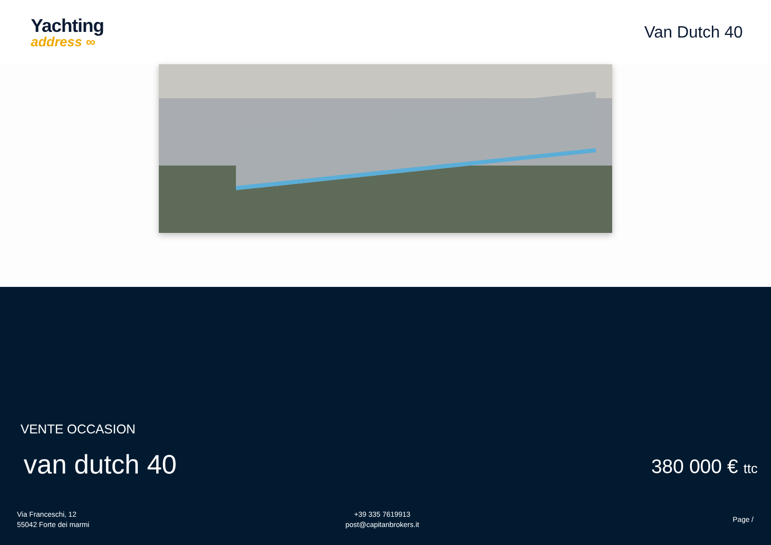Yachting
address ∞
Van Dutch 40
VENTE OCCASION
van dutch 40 380 000 € ttc
Via Franceschi, 12
55042 Forte dei marmi
+39 335 7619913
post@capitanbrokers.it
Page /